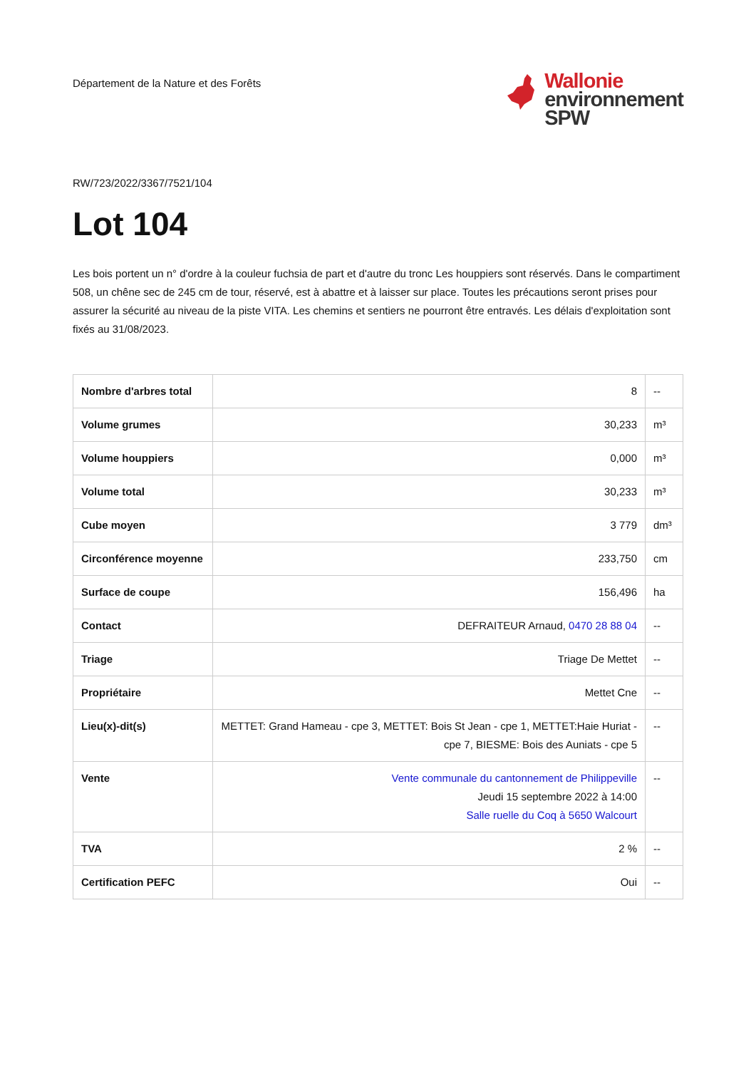Département de la Nature et des Forêts
Wallonie
environnement
SPW
RW/723/2022/3367/7521/104
Lot 104
Les bois portent un n° d'ordre à la couleur fuchsia de part et d'autre du tronc Les houppiers sont réservés. Dans le compartiment 508, un chêne sec de 245 cm de tour, réservé, est à abattre et à laisser sur place. Toutes les précautions seront prises pour assurer la sécurité au niveau de la piste VITA. Les chemins et sentiers ne pourront être entravés. Les délais d'exploitation sont fixés au 31/08/2023.
| Nombre d'arbres total | 8 | -- |
| Volume grumes | 30,233 | m³ |
| Volume houppiers | 0,000 | m³ |
| Volume total | 30,233 | m³ |
| Cube moyen | 3 779 | dm³ |
| Circonférence moyenne | 233,750 | cm |
| Surface de coupe | 156,496 | ha |
| Contact | DEFRAITEUR Arnaud, 0470 28 88 04 | -- |
| Triage | Triage De Mettet | -- |
| Propriétaire | Mettet Cne | -- |
| Lieu(x)-dit(s) | METTET: Grand Hameau - cpe 3, METTET: Bois St Jean - cpe 1, METTET:Haie Huriat - cpe 7, BIESME: Bois des Auniats - cpe 5 | -- |
| Vente | Vente communale du cantonnement de Philippeville Jeudi 15 septembre 2022 à 14:00 Salle ruelle du Coq à 5650 Walcourt | -- |
| TVA | 2 % | -- |
| Certification PEFC | Oui | -- |